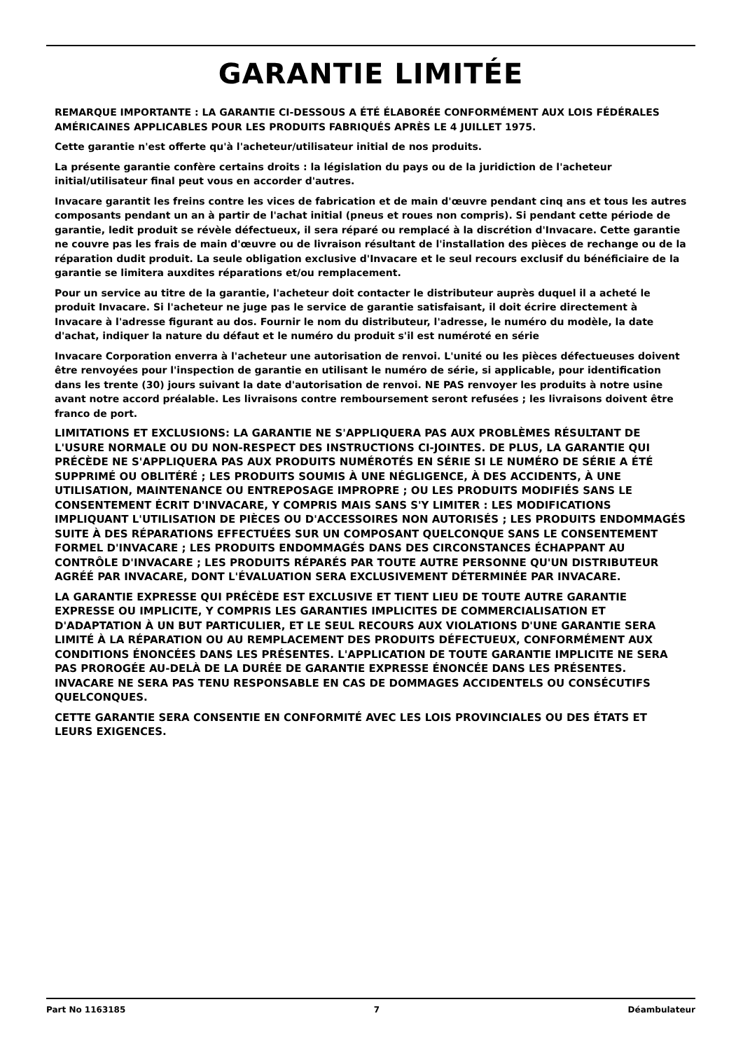GARANTIE LIMITÉE
REMARQUE IMPORTANTE : LA GARANTIE CI-DESSOUS A ÉTÉ ÉLABORÉE CONFORMÉMENT AUX LOIS FÉDÉRALES AMÉRICAINES APPLICABLES POUR LES PRODUITS FABRIQUÉS APRÈS LE 4 JUILLET 1975.
Cette garantie n'est offerte qu'à l'acheteur/utilisateur initial de nos produits.
La présente garantie confère certains droits : la législation du pays ou de la juridiction de l'acheteur initial/utilisateur final peut vous en accorder d'autres.
Invacare garantit les freins contre les vices de fabrication et de main d'œuvre pendant cinq ans et tous les autres composants pendant un an à partir de l'achat initial (pneus et roues non compris). Si pendant cette période de garantie, ledit produit se révèle défectueux, il sera réparé ou remplacé à la discrétion d'Invacare. Cette garantie ne couvre pas les frais de main d'œuvre ou de livraison résultant de l'installation des pièces de rechange ou de la réparation dudit produit. La seule obligation exclusive d'Invacare et le seul recours exclusif du bénéficiaire de la garantie se limitera auxdites réparations et/ou remplacement.
Pour un service au titre de la garantie, l'acheteur doit contacter le distributeur auprès duquel il a acheté le produit Invacare. Si l'acheteur ne juge pas le service de garantie satisfaisant, il doit écrire directement à Invacare à l'adresse figurant au dos. Fournir le nom du distributeur, l'adresse, le numéro du modèle, la date d'achat, indiquer la nature du défaut et le numéro du produit s'il est numéroté en série
Invacare Corporation enverra à l'acheteur une autorisation de renvoi. L'unité ou les pièces défectueuses doivent être renvoyées pour l'inspection de garantie en utilisant le numéro de série, si applicable, pour identification dans les trente (30) jours suivant la date d'autorisation de renvoi. NE PAS renvoyer les produits à notre usine avant notre accord préalable. Les livraisons contre remboursement seront refusées ; les livraisons doivent être franco de port.
LIMITATIONS ET EXCLUSIONS: LA GARANTIE NE S'APPLIQUERA PAS AUX PROBLÈMES RÉSULTANT DE L'USURE NORMALE OU DU NON-RESPECT DES INSTRUCTIONS CI-JOINTES. DE PLUS, LA GARANTIE QUI PRÉCÈDE NE S'APPLIQUERA PAS AUX PRODUITS NUMÉROTÉS EN SÉRIE SI LE NUMÉRO DE SÉRIE A ÉTÉ SUPPRIMÉ OU OBLITÉRÉ ; LES PRODUITS SOUMIS À UNE NÉGLIGENCE, À DES ACCIDENTS, À UNE UTILISATION, MAINTENANCE OU ENTREPOSAGE IMPROPRE ; OU LES PRODUITS MODIFIÉS SANS LE CONSENTEMENT ÉCRIT D'INVACARE, Y COMPRIS MAIS SANS S'Y LIMITER : LES MODIFICATIONS IMPLIQUANT L'UTILISATION DE PIÈCES OU D'ACCESSOIRES NON AUTORISÉS ; LES PRODUITS ENDOMMAGÉS SUITE À DES RÉPARATIONS EFFECTUÉES SUR UN COMPOSANT QUELCONQUE SANS LE CONSENTEMENT FORMEL D'INVACARE ; LES PRODUITS ENDOMMAGÉS DANS DES CIRCONSTANCES ÉCHAPPANT AU CONTRÔLE D'INVACARE ; LES PRODUITS RÉPARÉS PAR TOUTE AUTRE PERSONNE QU'UN DISTRIBUTEUR AGRÉÉ PAR INVACARE, DONT L'ÉVALUATION SERA EXCLUSIVEMENT DÉTERMINÉE PAR INVACARE.
LA GARANTIE EXPRESSE QUI PRÉCÈDE EST EXCLUSIVE ET TIENT LIEU DE TOUTE AUTRE GARANTIE EXPRESSE OU IMPLICITE, Y COMPRIS LES GARANTIES IMPLICITES DE COMMERCIALISATION ET D'ADAPTATION À UN BUT PARTICULIER, ET LE SEUL RECOURS AUX VIOLATIONS D'UNE GARANTIE SERA LIMITÉ À LA RÉPARATION OU AU REMPLACEMENT DES PRODUITS DÉFECTUEUX, CONFORMÉMENT AUX CONDITIONS ÉNONCÉES DANS LES PRÉSENTES. L'APPLICATION DE TOUTE GARANTIE IMPLICITE NE SERA PAS PROROGÉE AU-DELÀ DE LA DURÉE DE GARANTIE EXPRESSE ÉNONCÉE DANS LES PRÉSENTES. INVACARE NE SERA PAS TENU RESPONSABLE EN CAS DE DOMMAGES ACCIDENTELS OU CONSÉCUTIFS QUELCONQUES.
CETTE GARANTIE SERA CONSENTIE EN CONFORMITÉ AVEC LES LOIS PROVINCIALES OU DES ÉTATS ET LEURS EXIGENCES.
Part No 1163185 7 Déambulateur